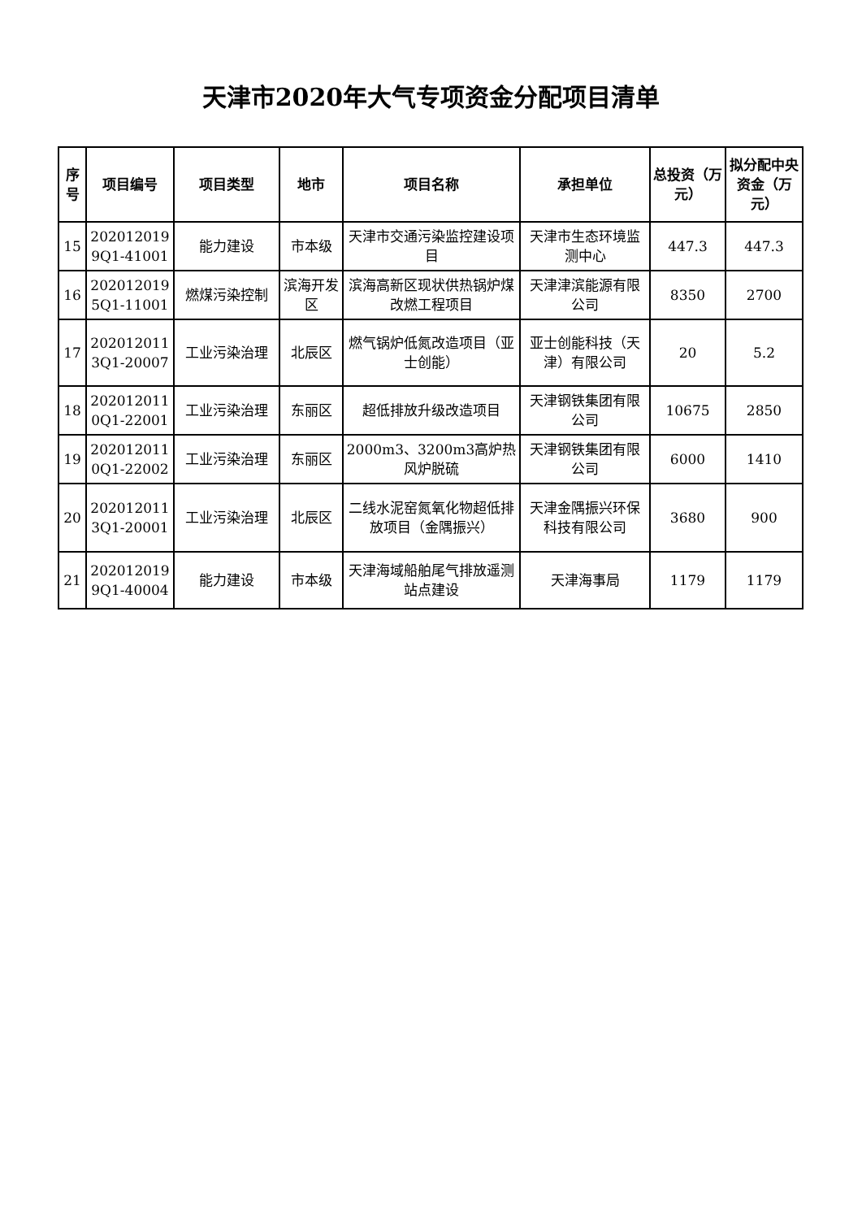天津市2020年大气专项资金分配项目清单
| 序号 | 项目编号 | 项目类型 | 地市 | 项目名称 | 承担单位 | 总投资（万元） | 拟分配中央资金（万元） |
| --- | --- | --- | --- | --- | --- | --- | --- |
| 15 | 202012019 9Q1-41001 | 能力建设 | 市本级 | 天津市交通污染监控建设项目 | 天津市生态环境监测中心 | 447.3 | 447.3 |
| 16 | 202012019 5Q1-11001 | 燃煤污染控制 | 滨海开发区 | 滨海高新区现状供热锅炉煤改燃工程项目 | 天津津滨能源有限公司 | 8350 | 2700 |
| 17 | 202012011 3Q1-20007 | 工业污染治理 | 北辰区 | 燃气锅炉低氮改造项目（亚士创能） | 亚士创能科技（天津）有限公司 | 20 | 5.2 |
| 18 | 202012011 0Q1-22001 | 工业污染治理 | 东丽区 | 超低排放升级改造项目 | 天津钢铁集团有限公司 | 10675 | 2850 |
| 19 | 202012011 0Q1-22002 | 工业污染治理 | 东丽区 | 2000m3、3200m3高炉热风炉脱硫 | 天津钢铁集团有限公司 | 6000 | 1410 |
| 20 | 202012011 3Q1-20001 | 工业污染治理 | 北辰区 | 二线水泥窑氮氧化物超低排放项目（金隅振兴） | 天津金隅振兴环保科技有限公司 | 3680 | 900 |
| 21 | 202012019 9Q1-40004 | 能力建设 | 市本级 | 天津海域船舶尾气排放遥测站点建设 | 天津海事局 | 1179 | 1179 |